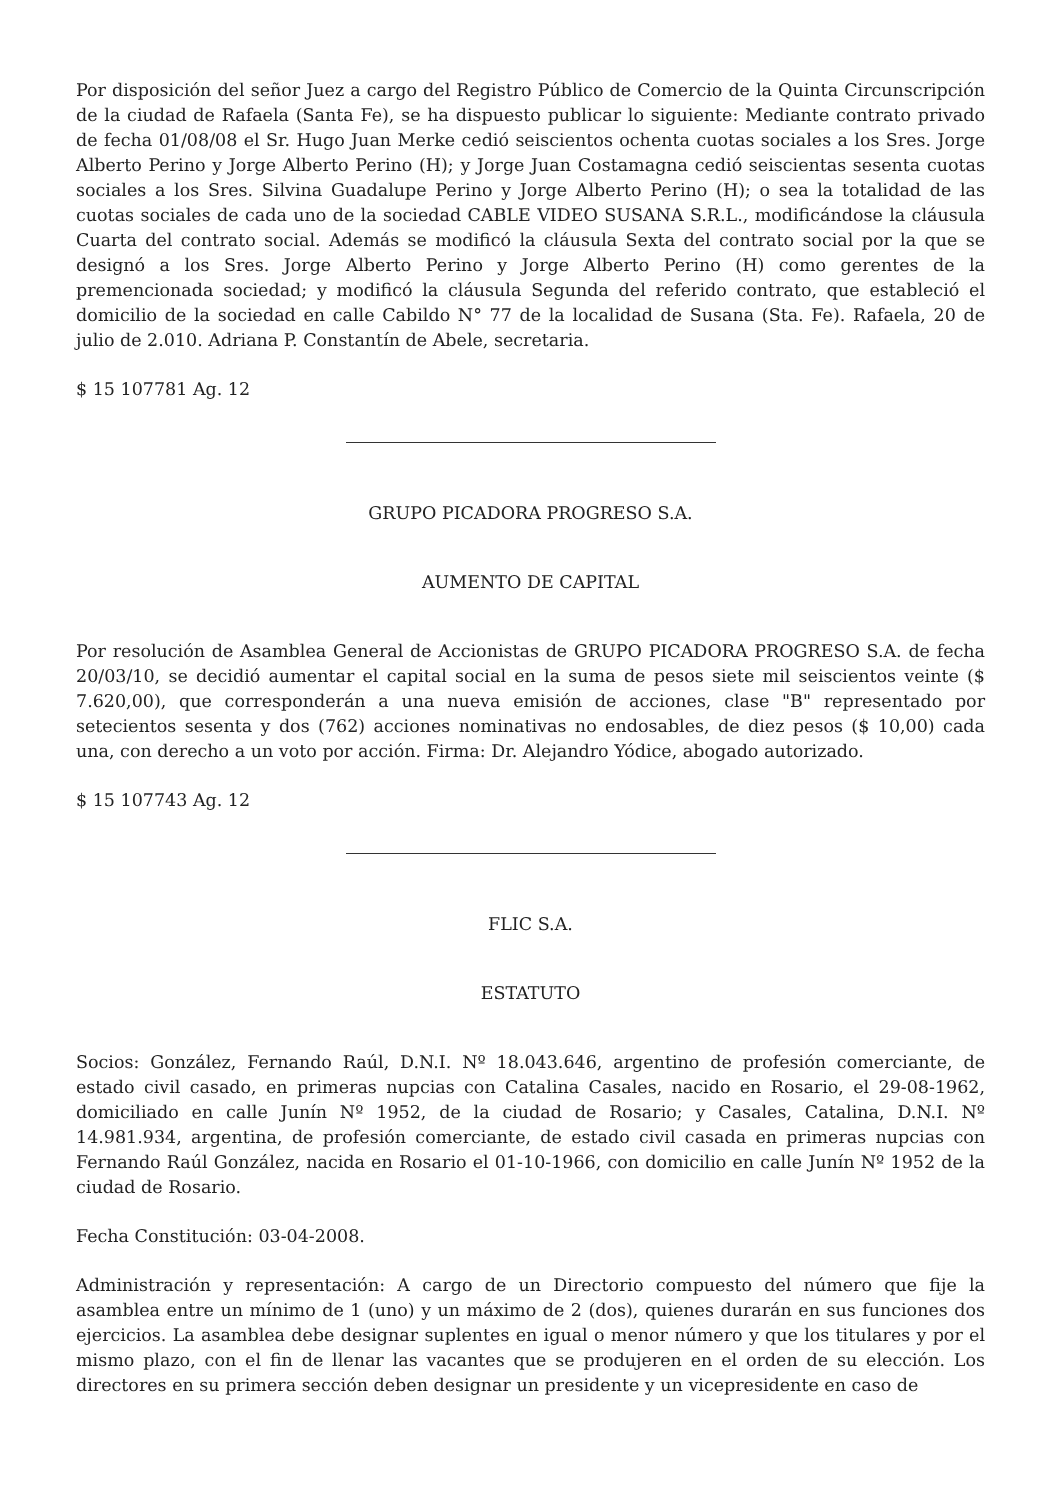Por disposición del señor Juez a cargo del Registro Público de Comercio de la Quinta Circunscripción de la ciudad de Rafaela (Santa Fe), se ha dispuesto publicar lo siguiente: Mediante contrato privado de fecha 01/08/08 el Sr. Hugo Juan Merke cedió seiscientos ochenta cuotas sociales a los Sres. Jorge Alberto Perino y Jorge Alberto Perino (H); y Jorge Juan Costamagna cedió seiscientas sesenta cuotas sociales a los Sres. Silvina Guadalupe Perino y Jorge Alberto Perino (H); o sea la totalidad de las cuotas sociales de cada uno de la sociedad CABLE VIDEO SUSANA S.R.L., modificándose la cláusula Cuarta del contrato social. Además se modificó la cláusula Sexta del contrato social por la que se designó a los Sres. Jorge Alberto Perino y Jorge Alberto Perino (H) como gerentes de la premencionada sociedad; y modificó la cláusula Segunda del referido contrato, que estableció el domicilio de la sociedad en calle Cabildo N° 77 de la localidad de Susana (Sta. Fe). Rafaela, 20 de julio de 2.010. Adriana P. Constantín de Abele, secretaria.
$ 15 107781 Ag. 12
GRUPO PICADORA PROGRESO S.A.
AUMENTO DE CAPITAL
Por resolución de Asamblea General de Accionistas de GRUPO PICADORA PROGRESO S.A. de fecha 20/03/10, se decidió aumentar el capital social en la suma de pesos siete mil seiscientos veinte ($ 7.620,00), que corresponderán a una nueva emisión de acciones, clase "B" representado por setecientos sesenta y dos (762) acciones nominativas no endosables, de diez pesos ($ 10,00) cada una, con derecho a un voto por acción. Firma: Dr. Alejandro Yódice, abogado autorizado.
$ 15 107743 Ag. 12
FLIC S.A.
ESTATUTO
Socios: González, Fernando Raúl, D.N.I. Nº 18.043.646, argentino de profesión comerciante, de estado civil casado, en primeras nupcias con Catalina Casales, nacido en Rosario, el 29-08-1962, domiciliado en calle Junín Nº 1952, de la ciudad de Rosario; y Casales, Catalina, D.N.I. Nº 14.981.934, argentina, de profesión comerciante, de estado civil casada en primeras nupcias con Fernando Raúl González, nacida en Rosario el 01-10-1966, con domicilio en calle Junín Nº 1952 de la ciudad de Rosario.
Fecha Constitución: 03-04-2008.
Administración y representación: A cargo de un Directorio compuesto del número que fije la asamblea entre un mínimo de 1 (uno) y un máximo de 2 (dos), quienes durarán en sus funciones dos ejercicios. La asamblea debe designar suplentes en igual o menor número y que los titulares y por el mismo plazo, con el fin de llenar las vacantes que se produjeren en el orden de su elección. Los directores en su primera sección deben designar un presidente y un vicepresidente en caso de